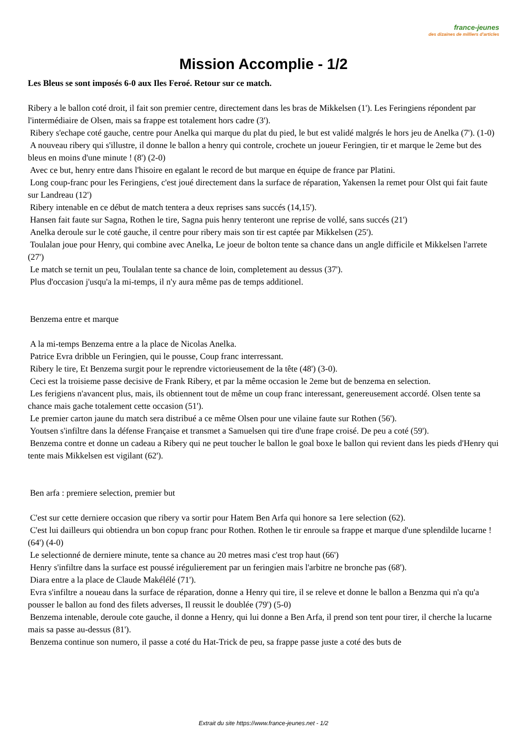france-jeunes
des dizaines de milliers d'articles
Mission Accomplie - 1/2
Les Bleus se sont imposés 6-0 aux Iles Feroé. Retour sur ce match.
Ribery a le ballon coté droit, il fait son premier centre, directement dans les bras de Mikkelsen (1'). Les Feringiens répondent par l'intermédiaire de Olsen, mais sa frappe est totalement hors cadre (3').
Ribery s'echape coté gauche, centre pour Anelka qui marque du plat du pied, le but est validé malgrés le hors jeu de Anelka (7'). (1-0)
A nouveau ribery qui s'illustre, il donne le ballon a henry qui controle, crochete un joueur Feringien, tir et marque le 2eme but des bleus en moins d'une minute ! (8') (2-0)
Avec ce but, henry entre dans l'hisoire en egalant le record de but marque en équipe de france par Platini.
Long coup-franc pour les Feringiens, c'est joué directement dans la surface de réparation, Yakensen la remet pour Olst qui fait faute sur Landreau (12')
Ribery intenable en ce début de match tentera a deux reprises sans succés (14,15').
Hansen fait faute sur Sagna, Rothen le tire, Sagna puis henry tenteront une reprise de vollé, sans succés (21')
Anelka deroule sur le coté gauche, il centre pour ribery mais son tir est captée par Mikkelsen (25').
Toulalan joue pour Henry, qui combine avec Anelka, Le joeur de bolton tente sa chance dans un angle difficile et Mikkelsen l'arrete (27')
Le match se ternit un peu, Toulalan tente sa chance de loin, completement au dessus (37').
Plus d'occasion j'usqu'a la mi-temps, il n'y aura même pas de temps additionel.
Benzema entre et marque
A la mi-temps Benzema entre a la place de Nicolas Anelka.
Patrice Evra dribble un Feringien, qui le pousse, Coup franc interressant.
Ribery le tire, Et Benzema surgit pour le reprendre victorieusement de la tête (48') (3-0).
Ceci est la troisieme passe decisive de Frank Ribery, et par la même occasion le 2eme but de benzema en selection.
Les ferigiens n'avancent plus, mais, ils obtiennent tout de même un coup franc interessant, genereusement accordé. Olsen tente sa chance mais gache totalement cette occasion (51').
Le premier carton jaune du match sera distribué a ce même Olsen pour une vilaine faute sur Rothen (56').
Youtsen s'infiltre dans la défense Française et transmet a Samuelsen qui tire d'une frape croisé. De peu a coté (59').
Benzema contre et donne un cadeau a Ribery qui ne peut toucher le ballon le goal boxe le ballon qui revient dans les pieds d'Henry qui tente mais Mikkelsen est vigilant (62').
Ben arfa : premiere selection, premier but
C'est sur cette derniere occasion que ribery va sortir pour Hatem Ben Arfa qui honore sa 1ere selection (62).
C'est lui dailleurs qui obtiendra un bon copup franc pour Rothen. Rothen le tir enroule sa frappe et marque d'une splendilde lucarne ! (64') (4-0)
Le selectionné de derniere minute, tente sa chance au 20 metres masi c'est trop haut (66')
Henry s'infiltre dans la surface est poussé irégulierement par un feringien mais l'arbitre ne bronche pas (68').
Diara entre a la place de Claude Makélélé (71').
Evra s'infiltre a noueau dans la surface de réparation, donne a Henry qui tire, il se releve et donne le ballon a Benzma qui n'a qu'a pousser le ballon au fond des filets adverses, Il reussit le doublée (79') (5-0)
Benzema intenable, deroule cote gauche, il donne a Henry, qui lui donne a Ben Arfa, il prend son tent pour tirer, il cherche la lucarne mais sa passe au-dessus (81').
Benzema continue son numero, il passe a coté du Hat-Trick de peu, sa frappe passe juste a coté des buts de
Extrait du site https://www.france-jeunes.net - 1/2